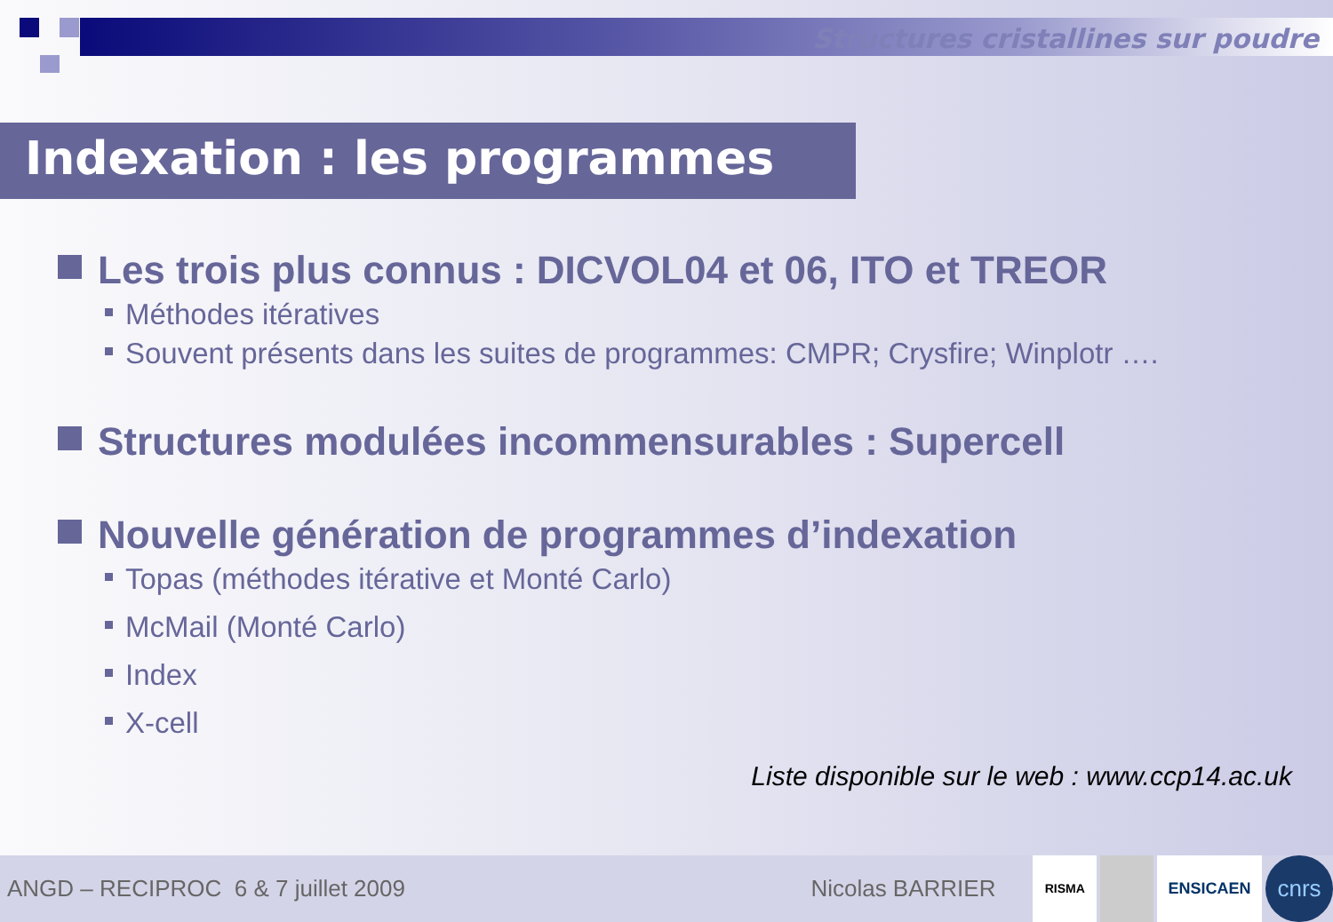Structures cristallines sur poudre
Indexation : les programmes
Les trois plus connus : DICVOL04 et 06, ITO et TREOR
Méthodes itératives
Souvent présents dans les suites de programmes: CMPR; Crysfire; Winplotr ….
Structures modulées incommensurables : Supercell
Nouvelle génération de programmes d’indexation
Topas (méthodes itérative et Monté Carlo)
McMail (Monté Carlo)
Index
X-cell
Liste disponible sur le web : www.ccp14.ac.uk
ANGD – RECIPROC 6 & 7 juillet 2009 Nicolas BARRIER RISMA ENSICAEN cnrs